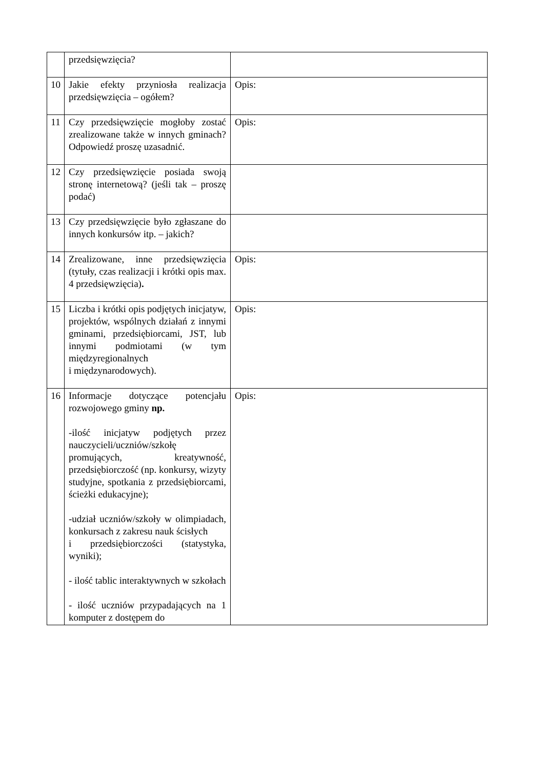| | przedsięwzięcia? | |
| 10 | Jakie efekty przyniosła realizacja przedsięwzięcia – ogółem? | Opis: |
| 11 | Czy przedsięwzięcie mogłoby zostać zrealizowane także w innych gminach? Odpowiedź proszę uzasadnić. | Opis: |
| 12 | Czy przedsięwzięcie posiada swoją stronę internetową? (jeśli tak – proszę podać) | |
| 13 | Czy przedsięwzięcie było zgłaszane do innych konkursów itp. – jakich? | |
| 14 | Zrealizowane, inne przedsięwzięcia (tytuły, czas realizacji i krótki opis max. 4 przedsięwzięcia) . | Opis: |
| 15 | Liczba i krótki opis podjętych inicjatyw, projektów, wspólnych działań z innymi gminami, przedsiębiorcami, JST, lub innymi podmiotami (w tym międzyregionalnych i międzynarodowych). | Opis: |
| 16 | Informacje dotyczące potencjału rozwojowego gminy np. -ilość inicjatyw podjętych przez nauczycieli/uczniów/szkołę promujących, kreatywność, przedsiębiorczość (np. konkursy, wizyty studyjne, spotkania z przedsiębiorcami, ścieżki edukacyjne); -udział uczniów/szkoły w olimpiadach, konkursach z zakresu nauk ścisłych i przedsiębiorczości (statystyka, wyniki); - ilość tablic interaktywnych w szkołach - ilość uczniów przypadających na 1 komputer z dostępem do | Opis: |